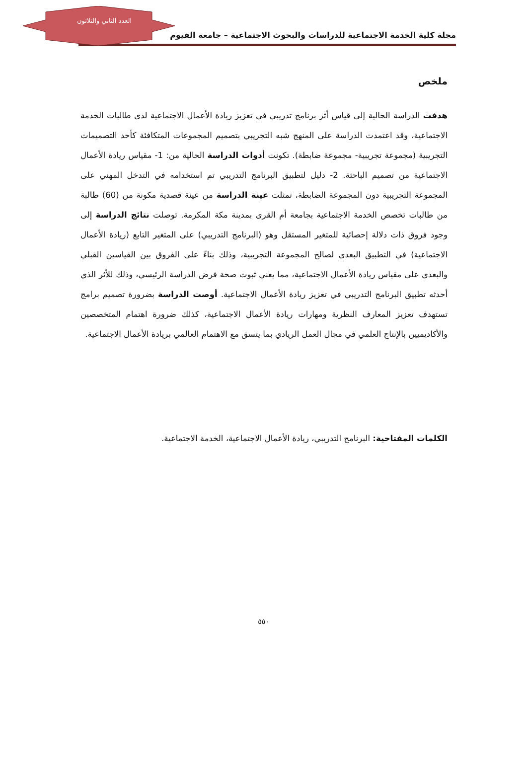العدد الثاني والثلاثون
مجلة كلية الخدمة الاجتماعية للدراسات والبحوث الاجتماعية – جامعة الفيوم
ملخص
هدفت الدراسة الحالية إلى قياس أثر برنامج تدريبي في تعزيز ريادة الأعمال الاجتماعية لدى طالبات الخدمة الاجتماعية، وقد اعتمدت الدراسة على المنهج شبه التجريبي بتصميم المجموعات المتكافئة كأحد التصميمات التجريبية (مجموعة تجريبية- مجموعة ضابطة). تكونت أدوات الدراسة الحالية من: 1- مقياس ريادة الأعمال الاجتماعية من تصميم الباحثة. 2- دليل لتطبيق البرنامج التدريبي تم استخدامه في التدخل المهني على المجموعة التجريبية دون المجموعة الضابطة، تمثلت عينة الدراسة من عينة قصدية مكونة من (60) طالبة من طالبات تخصص الخدمة الاجتماعية بجامعة أم القرى بمدينة مكة المكرمة. توصلت نتائج الدراسة إلى وجود فروق ذات دلالة إحصائية للمتغير المستقل وهو (البرنامج التدريبي) على المتغير التابع (ريادة الأعمال الاجتماعية) في التطبيق البعدي لصالح المجموعة التجريبية، وذلك بناءً على الفروق بين القياسين القبلي والبعدي على مقياس ريادة الأعمال الاجتماعية، مما يعني ثبوت صحة فرض الدراسة الرئيسي، وذلك للأثر الذي أحدثه تطبيق البرنامج التدريبي في تعزيز ريادة الأعمال الاجتماعية. أوصت الدراسة بضرورة تصميم برامج تستهدف تعزيز المعارف النظرية ومهارات ريادة الأعمال الاجتماعية، كذلك ضرورة اهتمام المتخصصين والأكاديميين بالإنتاج العلمي في مجال العمل الريادي بما يتسق مع الاهتمام العالمي بريادة الأعمال الاجتماعية.
الكلمات المفتاحية: البرنامج التدريبي، ريادة الأعمال الاجتماعية، الخدمة الاجتماعية.
٥٥٠